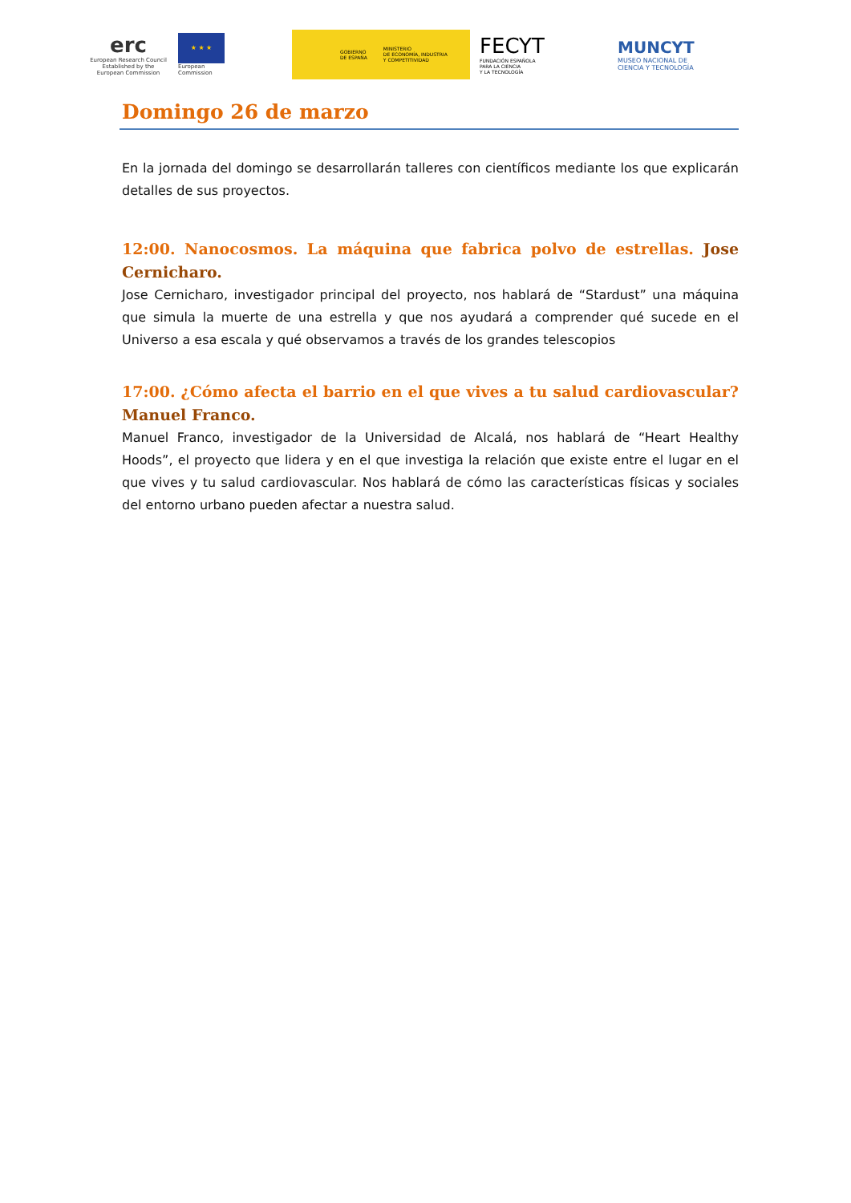erc
European Research Council
Established by the European Commission
★ ★ ★
European
Commission
GOBIERNO
DE ESPAÑA MINISTERIO
DE ECONOMÍA, INDUSTRIA
Y COMPETITIVIDAD
FECYT
FUNDACIÓN ESPAÑOLA
PARA LA CIENCIA
Y LA TECNOLOGÍA
MUNCYT
MUSEO NACIONAL DE
CIENCIA Y TECNOLOGÍA
Domingo 26 de marzo
En la jornada del domingo se desarrollarán talleres con científicos mediante los que explicarán detalles de sus proyectos.
12:00. Nanocosmos. La máquina que fabrica polvo de estrellas. Jose Cernicharo.
Jose Cernicharo, investigador principal del proyecto, nos hablará de “Stardust” una máquina que simula la muerte de una estrella y que nos ayudará a comprender qué sucede en el Universo a esa escala y qué observamos a través de los grandes telescopios
17:00. ¿Cómo afecta el barrio en el que vives a tu salud cardiovascular? Manuel Franco.
Manuel Franco, investigador de la Universidad de Alcalá, nos hablará de “Heart Healthy Hoods”, el proyecto que lidera y en el que investiga la relación que existe entre el lugar en el que vives y tu salud cardiovascular. Nos hablará de cómo las características físicas y sociales del entorno urbano pueden afectar a nuestra salud.